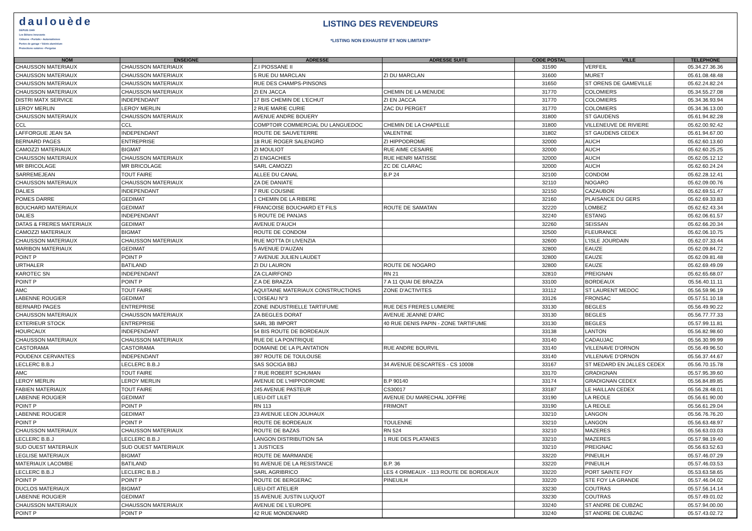daulouède
DEPUIS 1949
Les Bétons innovants
Clôtures • Portails • Automatismes
Portes de garage • Volets aluminium
Protections solaires • Pergolas
LISTING DES REVENDEURS
*LISTING NON EXHAUSTIF ET NON LIMITATIF*
| NOM | ENSEIGNE | ADRESSE | ADRESSE SUITE | CODE POSTAL | VILLE | TELEPHONE |
| --- | --- | --- | --- | --- | --- | --- |
| CHAUSSON MATERIAUX | CHAUSSON MATERIAUX | Z.I PIOSSANE II | | 31590 | VERFEIL | 05.34.27.36.36 |
| CHAUSSON MATERIAUX | CHAUSSON MATERIAUX | 5 RUE DU MARCLAN | ZI DU MARCLAN | 31600 | MURET | 05.61.08.48.48 |
| CHAUSSON MATERIAUX | CHAUSSON MATERIAUX | RUE DES CHAMPS-PINSONS | | 31650 | ST ORENS DE GAMEVILLE | 05.62.24.82.24 |
| CHAUSSON MATERIAUX | CHAUSSON MATERIAUX | ZI EN JACCA | CHEMIN DE LA MENUDE | 31770 | COLOMIERS | 05.34.55.27.08 |
| DISTRI MATX SERVICE | INDEPENDANT | 17 BIS CHEMIN DE L'ECHUT | ZI EN JACCA | 31770 | COLOMIERS | 05.34.36.93.94 |
| LEROY MERLIN | LEROY MERLIN | 2 RUE MARIE CURIE | ZAC DU PERGET | 31770 | COLOMIERS | 05.34.36.13.00 |
| CHAUSSON MATERIAUX | CHAUSSON MATERIAUX | AVENUE ANDRE BOUERY | | 31800 | ST GAUDENS | 05.61.94.82.28 |
| CCL | CCL | COMPTOIR COMMERCIAL DU LANGUEDOC | CHEMIN DE LA CHAPELLE | 31800 | VILLENEUVE DE RIVIERE | 05.62.00.92.42 |
| LAFFORGUE JEAN SA | INDEPENDANT | ROUTE DE SAUVETERRE | VALENTINE | 31802 | ST GAUDENS CEDEX | 05.61.94.67.00 |
| BERNARD PAGES | ENTREPRISE | 18 RUE ROGER SALENGRO | ZI HIPPODROME | 32000 | AUCH | 05.62.60.13.60 |
| CAMOZZI MATERIAUX | BIGMAT | ZI MOULIOT | RUE AIME CESAIRE | 32000 | AUCH | 05.62.60.25.25 |
| CHAUSSON MATERIAUX | CHAUSSON MATERIAUX | ZI ENGACHIES | RUE HENRI MATISSE | 32000 | AUCH | 05.62.05.12.12 |
| MR BRICOLAGE | MR BRICOLAGE | SARL CAMOZZI | ZC DE CLARAC | 32000 | AUCH | 05.62.60.24.24 |
| SARREMEJEAN | TOUT FAIRE | ALLEE DU CANAL | B.P 24 | 32100 | CONDOM | 05.62.28.12.41 |
| CHAUSSON MATERIAUX | CHAUSSON MATERIAUX | ZA DE DANIATE | | 32110 | NOGARO | 05.62.09.00.76 |
| DALIES | INDEPENDANT | 7 RUE COUSINE | | 32150 | CAZAUBON | 05.62.69.51.47 |
| POMES DARRE | GEDIMAT | 1 CHEMIN DE LA RIBERE | | 32160 | PLAISANCE DU GERS | 05.62.69.33.83 |
| BOUCHARD MATERIAUX | GEDIMAT | FRANCOISE BOUCHARD ET FILS | ROUTE DE SAMATAN | 32220 | LOMBEZ | 05.62.62.43.34 |
| DALIES | INDEPENDANT | 5 ROUTE DE PANJAS | | 32240 | ESTANG | 05.62.06.61.57 |
| DATAS & FRERES MATERIAUX | GEDIMAT | AVENUE D'AUCH | | 32260 | SEISSAN | 05.62.66.20.34 |
| CAMOZZI MATERIAUX | BIGMAT | ROUTE DE CONDOM | | 32500 | FLEURANCE | 05.62.06.10.75 |
| CHAUSSON MATERIAUX | CHAUSSON MATERIAUX | RUE MOTTA DI LIVENZIA | | 32600 | L'ISLE JOURDAIN | 05.62.07.33.44 |
| MARIBON MATERIAUX | GEDIMAT | 5 AVENUE D'AUZAN | | 32800 | EAUZE | 05.62.09.84.72 |
| POINT P | POINT P | 7 AVENUE JULIEN LAUDET | | 32800 | EAUZE | 05.62.09.81.48 |
| URTHALER | BATILAND | ZI DU LAURON | ROUTE DE NOGARO | 32800 | EAUZE | 05.62.69.49.09 |
| KAROTEC SN | INDEPENDANT | ZA CLAIRFOND | RN 21 | 32810 | PREIGNAN | 05.62.65.68.07 |
| POINT P | POINT P | Z.A DE BRAZZA | 7 A 11 QUAI DE BRAZZA | 33100 | BORDEAUX | 05.56.40.11.11 |
| AMC | TOUT FAIRE | AQUITAINE MATERIAUX CONSTRUCTIONS | ZONE D'ACTIVITES | 33112 | ST LAURENT MEDOC | 05.56.59.96.19 |
| LABENNE ROUGIER | GEDIMAT | L'OISEAU N°3 | | 33126 | FRONSAC | 05.57.51.10.18 |
| BERNARD PAGES | ENTREPRISE | ZONE INDUSTRIELLE TARTIFUME | RUE DES FRERES LUMIERE | 33130 | BEGLES | 05.56.49.90.22 |
| CHAUSSON MATERIAUX | CHAUSSON MATERIAUX | ZA BEGLES DORAT | AVENUE JEANNE D'ARC | 33130 | BEGLES | 05.56.77.77.33 |
| EXTERIEUR STOCK | ENTREPRISE | SARL 3B IMPORT | 40 RUE DENIS PAPIN - ZONE TARTIFUME | 33130 | BEGLES | 05.57.99.11.81 |
| HOURCAUX | INDEPENDANT | 54 BIS ROUTE DE BORDEAUX | | 33138 | LANTON | 05.56.82.98.60 |
| CHAUSSON MATERIAUX | CHAUSSON MATERIAUX | RUE DE LA PONTRIQUE | | 33140 | CADAUJAC | 05.56.30.99.99 |
| CASTORAMA | CASTORAMA | DOMAINE DE LA PLANTATION | RUE ANDRE BOURVIL | 33140 | VILLENAVE D'ORNON | 05.56.49.96.50 |
| POUDENX CERVANTES | INDEPENDANT | 397 ROUTE DE TOULOUSE | | 33140 | VILLENAVE D'ORNON | 05.56.37.44.67 |
| LECLERC B.B.J | LECLERC B.B.J | SAS SOCIGA BBJ | 34 AVENUE DESCARTES - CS 10008 | 33167 | ST MEDARD EN JALLES CEDEX | 05.56.70.15.78 |
| AMC | TOUT FAIRE | 7 RUE ROBERT SCHUMAN | | 33170 | GRADIGNAN | 05.57.95.39.60 |
| LEROY MERLIN | LEROY MERLIN | AVENUE DE L'HIPPODROME | B.P 90140 | 33174 | GRADIGNAN CEDEX | 05.56.84.89.85 |
| FABIEN MATERIAUX | TOUT FAIRE | 245 AVENUE PASTEUR | CS30017 | 33187 | LE HAILLAN CEDEX | 05.56.28.48.01 |
| LABENNE ROUGIER | GEDIMAT | LIEU-DIT LILET | AVENUE DU MARECHAL JOFFRE | 33190 | LA REOLE | 05.56.61.90.00 |
| POINT P | POINT P | RN 113 | FRIMONT | 33190 | LA REOLE | 05.56.61.29.04 |
| LABENNE ROUGIER | GEDIMAT | 23 AVENUE LEON JOUHAUX | | 33210 | LANGON | 05.56.76.76.20 |
| POINT P | POINT P | ROUTE DE BORDEAUX | TOULENNE | 33210 | LANGON | 05.56.63.48.97 |
| CHAUSSON MATERIAUX | CHAUSSON MATERIAUX | ROUTE DE BAZAS | RN 524 | 33210 | MAZERES | 05.56.63.03.03 |
| LECLERC B.B.J | LECLERC B.B.J | LANGON DISTRIBUTION SA | 1 RUE DES PLATANES | 33210 | MAZERES | 05.57.98.19.40 |
| SUD OUEST MATERIAUX | SUD OUEST MATERIAUX | 1 JUSTICES | | 33210 | PREIGNAC | 05.56.63.52.63 |
| LEGLISE MATERIAUX | BIGMAT | ROUTE DE MARMANDE | | 33220 | PINEUILH | 05.57.46.07.29 |
| MATERIAUX LACOMBE | BATILAND | 91 AVENUE DE LA RESISTANCE | B.P. 36 | 33220 | PINEUILH | 05.57.46.03.53 |
| LECLERC B.B.J | LECLERC B.B.J | SARL AGRIBRICO | LES 4 ORMEAUX - 113 ROUTE DE BORDEAUX | 33220 | PORT SAINTE FOY | 05.53.63.58.65 |
| POINT P | POINT P | ROUTE DE BERGERAC | PINEUILH | 33220 | STE FOY LA GRANDE | 05.57.46.04.02 |
| DUCLOS MATERIAUX | BIGMAT | LIEU-DIT ATELIER | | 33230 | COUTRAS | 05.57.56.14.14 |
| LABENNE ROUGIER | GEDIMAT | 15 AVENUE JUSTIN LUQUOT | | 33230 | COUTRAS | 05.57.49.01.02 |
| CHAUSSON MATERIAUX | CHAUSSON MATERIAUX | AVENUE DE L'EUROPE | | 33240 | ST ANDRE DE CUBZAC | 05.57.94.00.00 |
| POINT P | POINT P | 42 RUE MONDENARD | | 33240 | ST ANDRE DE CUBZAC | 05.57.43.02.72 |